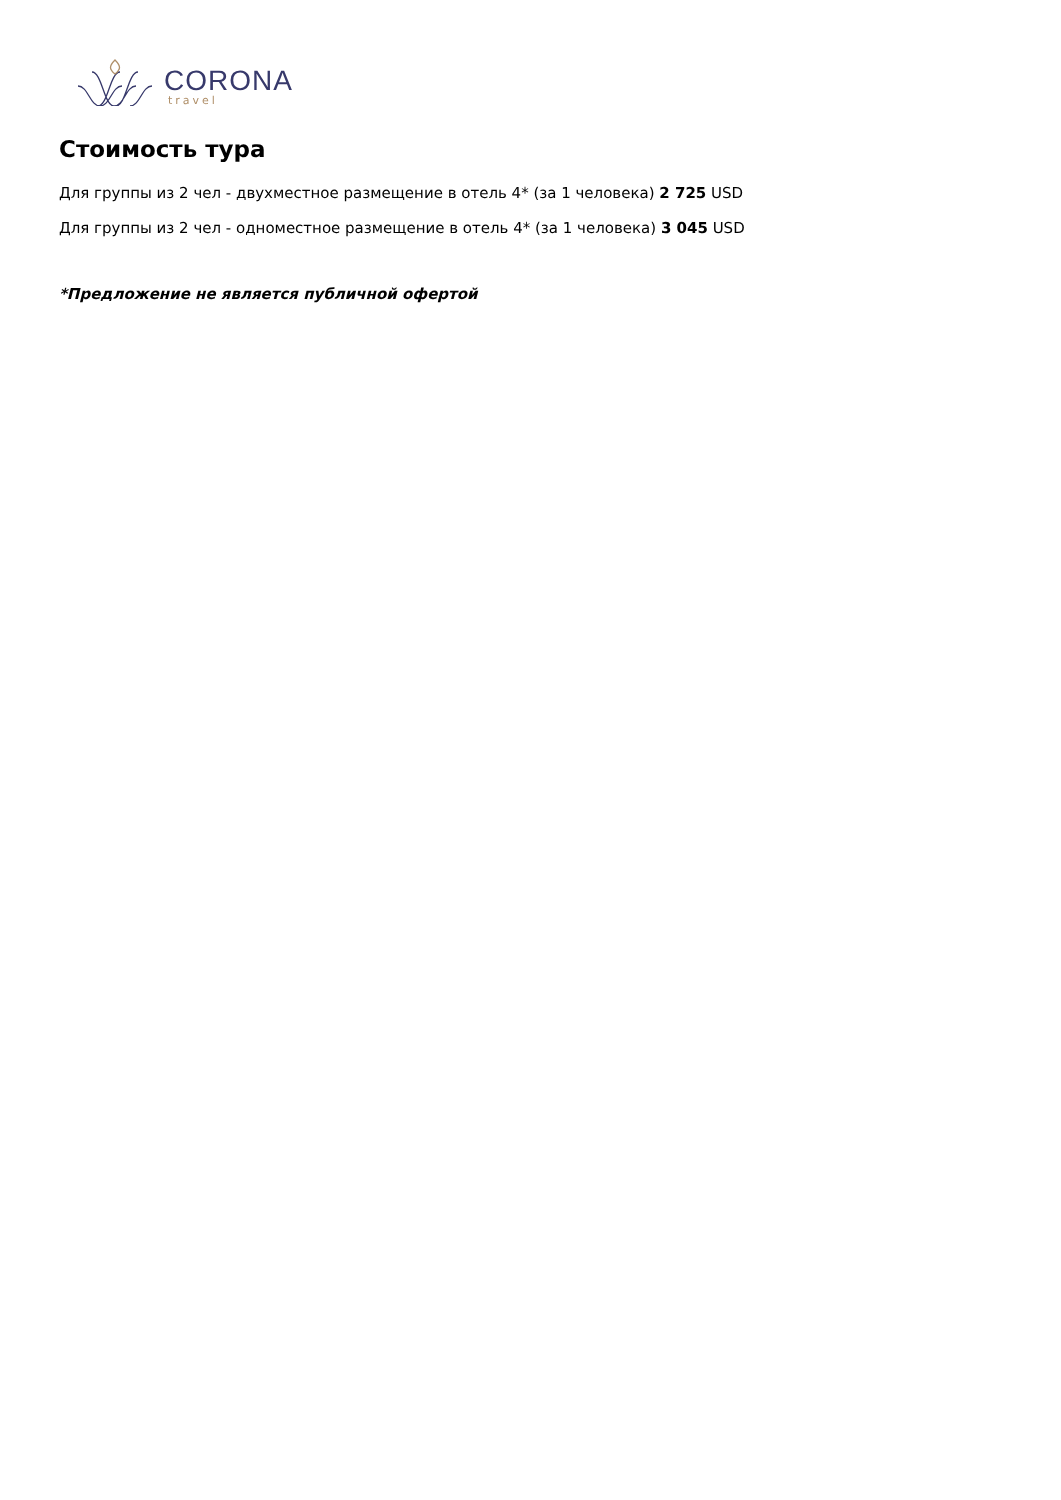CORONA
travel
Стоимость тура
Для группы из 2 чел - двухместное размещение в отель 4* (за 1 человека) 2 725 USD
Для группы из 2 чел - одноместное размещение в отель 4* (за 1 человека) 3 045 USD
*Предложение не является публичной офертой